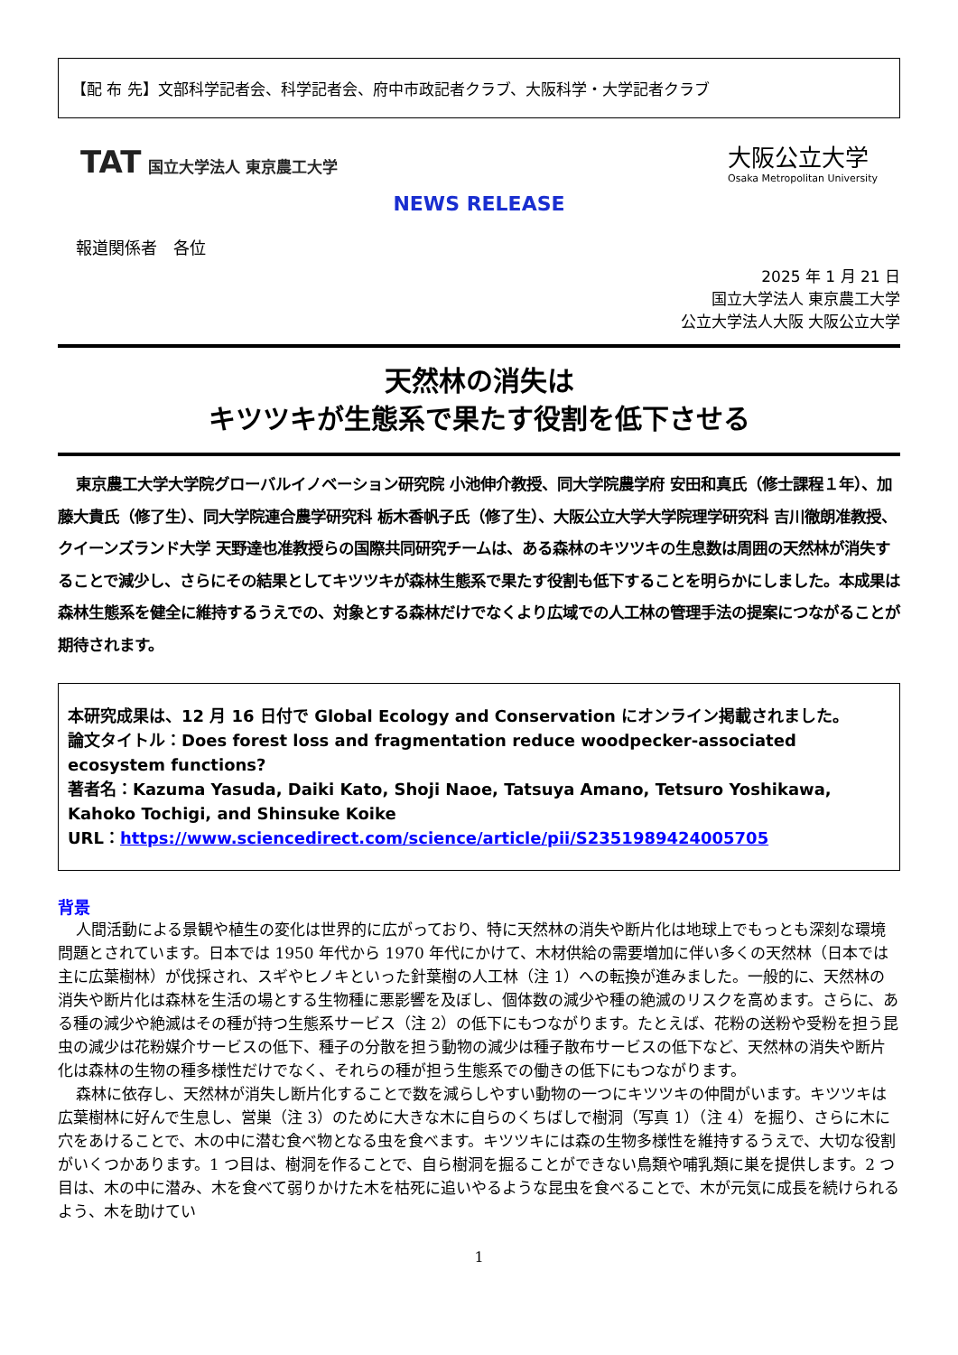【配 布 先】文部科学記者会、科学記者会、府中市政記者クラブ、大阪科学・大学記者クラブ
TAT 国立大学法人 東京農工大学
大阪公立大学
Osaka Metropolitan University
NEWS RELEASE
報道関係者　各位
2025 年 1 月 21 日
国立大学法人 東京農工大学
公立大学法人大阪 大阪公立大学
天然林の消失は
キツツキが生態系で果たす役割を低下させる
東京農工大学大学院グローバルイノベーション研究院 小池伸介教授、同大学院農学府 安田和真氏（修士課程１年）、加藤大貴氏（修了生）、同大学院連合農学研究科 栃木香帆子氏（修了生）、大阪公立大学大学院理学研究科 吉川徹朗准教授、クイーンズランド大学 天野達也准教授らの国際共同研究チームは、ある森林のキツツキの生息数は周囲の天然林が消失することで減少し、さらにその結果としてキツツキが森林生態系で果たす役割も低下することを明らかにしました。本成果は森林生態系を健全に維持するうえでの、対象とする森林だけでなくより広域での人工林の管理手法の提案につながることが期待されます。
本研究成果は、12 月 16 日付で Global Ecology and Conservation にオンライン掲載されました。
論文タイトル：Does forest loss and fragmentation reduce woodpecker-associated ecosystem functions?
著者名：Kazuma Yasuda, Daiki Kato, Shoji Naoe, Tatsuya Amano, Tetsuro Yoshikawa, Kahoko Tochigi, and Shinsuke Koike
URL：https://www.sciencedirect.com/science/article/pii/S2351989424005705
背景
人間活動による景観や植生の変化は世界的に広がっており、特に天然林の消失や断片化は地球上でもっとも深刻な環境問題とされています。日本では 1950 年代から 1970 年代にかけて、木材供給の需要増加に伴い多くの天然林（日本では主に広葉樹林）が伐採され、スギやヒノキといった針葉樹の人工林（注 1）への転換が進みました。一般的に、天然林の消失や断片化は森林を生活の場とする生物種に悪影響を及ぼし、個体数の減少や種の絶滅のリスクを高めます。さらに、ある種の減少や絶滅はその種が持つ生態系サービス（注 2）の低下にもつながります。たとえば、花粉の送粉や受粉を担う昆虫の減少は花粉媒介サービスの低下、種子の分散を担う動物の減少は種子散布サービスの低下など、天然林の消失や断片化は森林の生物の種多様性だけでなく、それらの種が担う生態系での働きの低下にもつながります。
森林に依存し、天然林が消失し断片化することで数を減らしやすい動物の一つにキツツキの仲間がいます。キツツキは広葉樹林に好んで生息し、営巣（注 3）のために大きな木に自らのくちばしで樹洞（写真 1）（注 4）を掘り、さらに木に穴をあけることで、木の中に潜む食べ物となる虫を食べます。キツツキには森の生物多様性を維持するうえで、大切な役割がいくつかあります。1 つ目は、樹洞を作ることで、自ら樹洞を掘ることができない鳥類や哺乳類に巣を提供します。2 つ目は、木の中に潜み、木を食べて弱りかけた木を枯死に追いやるような昆虫を食べることで、木が元気に成長を続けられるよう、木を助けてい
1